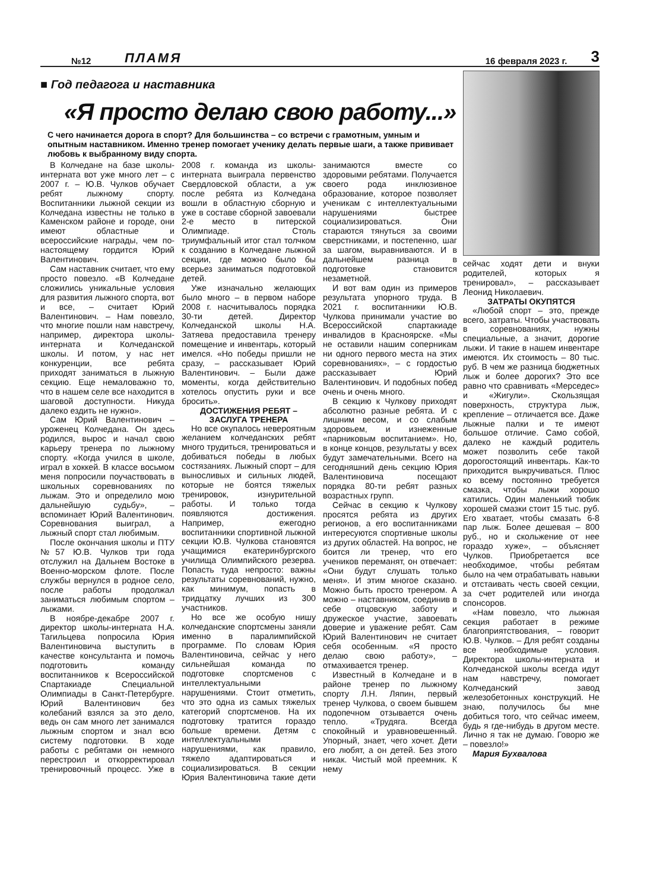№12 ПЛАМЯ 16 февраля 2023 г. 3
■ Год педагога и наставника
«Я просто делаю свою работу...»
С чего начинается дорога в спорт? Для большинства – со встречи с грамотным, умным и опытным наставником. Именно тренер помогает ученику делать первые шаги, а также прививает любовь к выбранному виду спорта.
В Колчедане на базе школы-интерната вот уже много лет – с 2007 г. – Ю.В. Чулков обучает ребят лыжному спорту. Воспитанники лыжной секции из Колчедана известны не только в Каменском районе и городе, они имеют областные и всероссийские награды, чем по-настоящему гордится Юрий Валентинович.
Сам наставник считает, что ему просто повезло. «В Колчедане сложились уникальные условия для развития лыжного спорта, вот и все, – считает Юрий Валентинович. – Нам повезло, что многие пошли нам навстречу, например, директора школы-интерната и Колчеданской школы. И потом, у нас нет конкуренции, все ребята приходят заниматься в лыжную секцию. Еще немаловажно то, что в нашем селе все находится в шаговой доступности. Никуда далеко ездить не нужно».
Сам Юрий Валентинович – уроженец Колчедана. Он здесь родился, вырос и начал свою карьеру тренера по лыжному спорту. «Когда учился в школе, играл в хоккей. В классе восьмом меня попросили поучаствовать в школьных соревнованиях по лыжам. Это и определило мою дальнейшую судьбу», – вспоминает Юрий Валентинович. Соревнования выиграл, а лыжный спорт стал любимым.
После окончания школы и ПТУ №57 Ю.В. Чулков три года отслужил на Дальнем Востоке в Военно-морском флоте. После службы вернулся в родное село, после работы продолжал заниматься любимым спортом – лыжами.
В ноябре-декабре 2007 г. директор школы-интерната Н.А. Тагильцева попросила Юрия Валентиновича выступить в качестве консультанта и помочь подготовить команду воспитанников к Всероссийской Спартакиаде Специальной Олимпиады в Санкт-Петербурге. Юрий Валентинович без колебаний взялся за это дело, ведь он сам много лет занимался лыжным спортом и знал всю систему подготовки. В ходе работы с ребятами он немного перестроил и откорректировал тренировочный процесс. Уже в 2008 г. команда из школы-интерната выиграла первенство Свердловской области, а уж после ребята из Колчедана вошли в областную сборную и уже в составе сборной завоевали 2-е место в питерской Олимпиаде. Столь триумфальный итог стал толчком к созданию в Колчедане лыжной секции, где можно было бы всерьез заниматься подготовкой детей.
Уже изначально желающих было много – в первом наборе 2008 г. насчитывалось порядка 30-ти детей. Директор Колчеданской школы Н.А. Затяева предоставила тренеру помещение и инвентарь, который имелся. «Но победы пришли не сразу, – рассказывает Юрий Валентинович. – Были даже моменты, когда действительно хотелось опустить руки и все бросить».
ДОСТИЖЕНИЯ РЕБЯТ – ЗАСЛУГА ТРЕНЕРА
Но все окупалось невероятным желанием колчеданских ребят много трудиться, тренироваться и добиваться победы в любых состязаниях. Лыжный спорт – для выносливых и сильных людей, которые не боятся тяжелых тренировок, изнурительной работы. И только тогда появляются достижения. Например, ежегодно воспитанники спортивной лыжной секции Ю.В. Чулкова становятся учащимися екатеринбургского училища Олимпийского резерва. Попасть туда непросто: важны результаты соревнований, нужно, как минимум, попасть в тридцатку лучших из 300 участников.
Но все же особую нишу колчеданские спортсмены заняли именно в паралимпийской программе. По словам Юрия Валентиновича, сейчас у него сильнейшая команда по подготовке спортсменов с интеллектуальными нарушениями. Стоит отметить, что это одна из самых тяжелых категорий спортсменов. На их подготовку тратится гораздо больше времени. Детям с интеллектуальными нарушениями, как правило, тяжело адаптироваться и социализироваться. В секции Юрия Валентиновича такие дети занимаются вместе со здоровыми ребятами. Получается своего рода инклюзивное образование, которое позволяет ученикам с интеллектуальными нарушениями быстрее социализироваться. Они стараются тянуться за своими сверстниками, и постепенно, шаг за шагом, выравниваются. И в дальнейшем разница в подготовке становится незаметной.
И вот вам один из примеров результата упорного труда. В 2021 г. воспитанники Ю.В. Чулкова принимали участие во Всероссийской спартакиаде инвалидов в Красноярске. «Мы не оставили нашим соперникам ни одного первого места на этих соревнованиях», – с гордостью рассказывает Юрий Валентинович. И подобных побед очень и очень много.
В секцию к Чулкову приходят абсолютно разные ребята. И с лишним весом, и со слабым здоровьем, и изнеженные «парниковым воспитанием». Но, в конце концов, результаты у всех будут замечательными. Всего на сегодняшний день секцию Юрия Валентиновича посещают порядка 80-ти ребят разных возрастных групп.
Сейчас в секцию к Чулкову просятся ребята из других регионов, а его воспитанниками интересуются спортивные школы из других областей. На вопрос, не боится ли тренер, что его учеников переманят, он отвечает: «Они будут слушать только меня». И этим многое сказано. Можно быть просто тренером. А можно – наставником, соединив в себе отцовскую заботу и дружеское участие, завоевать доверие и уважение ребят. Сам Юрий Валентинович не считает себя особенным. «Я просто делаю свою работу», – отмахивается тренер.
Известный в Колчедане и в районе тренер по лыжному спорту Л.Н. Ляпин, первый тренер Чулкова, о своем бывшем подопечном отзывается очень тепло. «Трудяга. Всегда спокойный и уравновешенный. Упорный, знает, чего хочет. Дети его любят, а он детей. Без этого никак. Чистый мой преемник. К нему
сейчас ходят дети и внуки родителей, которых я тренировал», – рассказывает Леонид Николаевич.
ЗАТРАТЫ ОКУПЯТСЯ
«Любой спорт – это, прежде всего, затраты. Чтобы участвовать в соревнованиях, нужны специальные, а значит, дорогие лыжи. И такие в нашем инвентаре имеются. Их стоимость – 80 тыс. руб. В чем же разница бюджетных лыж и более дорогих? Это все равно что сравнивать «Мерседес» и «Жигули». Скользящая поверхность, структура лыж, крепление – отличается все. Даже лыжные палки и те имеют большое отличие. Само собой, далеко не каждый родитель может позволить себе такой дорогостоящий инвентарь. Как-то приходится выкручиваться. Плюс ко всему постоянно требуется смазка, чтобы лыжи хорошо катились. Один маленький тюбик хорошей смазки стоит 15 тыс. руб. Его хватает, чтобы смазать 6-8 пар лыж. Более дешевая – 800 руб., но и скольжение от нее гораздо хуже», – объясняет Чулков. Приобретается все необходимое, чтобы ребятам было на чем отрабатывать навыки и отстаивать честь своей секции, за счет родителей или иногда спонсоров.
«Нам повезло, что лыжная секция работает в режиме благоприятствования, – говорит Ю.В. Чулков. – Для ребят созданы все необходимые условия. Директора школы-интерната и Колчеданской школы всегда идут нам навстречу, помогает Колчеданский завод железобетонных конструкций. Не знаю, получилось бы мне добиться того, что сейчас имеем, будь я где-нибудь в другом месте. Лично я так не думаю. Говорю же – повезло!»
Мария Бухвалова